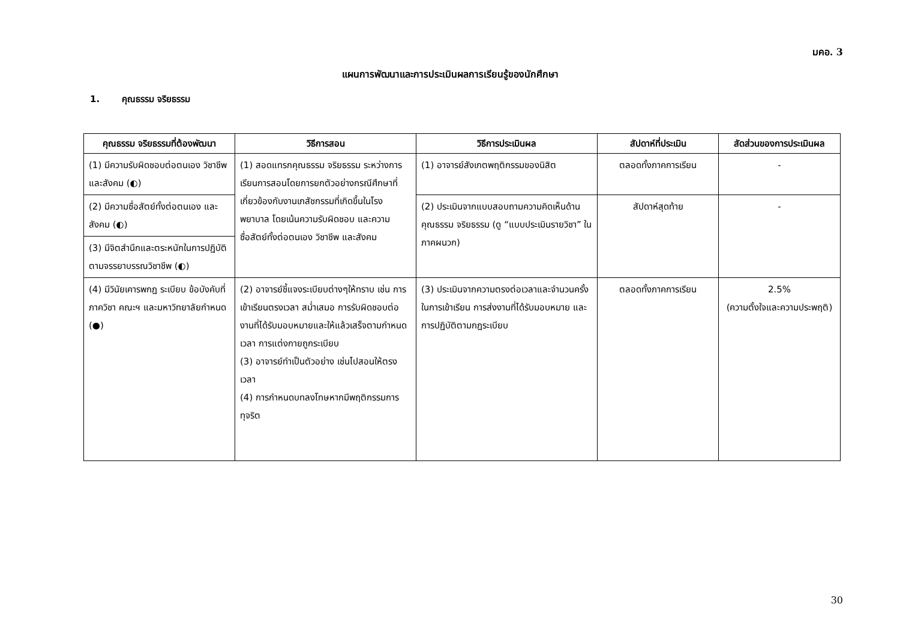มคอ. 3
แผนการพัฒนาและการประเมินผลการเรียนรู้ของนักศึกษา
1. คุณธรรม จริยธรรม
| คุณธรรม จริยธรรมที่ต้องพัฒนา | วิธีการสอน | วิธีการประเมินผล | สัปดาห์ที่ประเมิน | สัดส่วนของการประเมินผล |
| --- | --- | --- | --- | --- |
| (1) มีความรับผิดชอบต่อตนเอง วิชาชีพ และสังคม (◐) | (1) สอดแทรกคุณธรรม จริยธรรม ระหว่างการเรียนการสอนโดยการยกตัวอย่างกรณีศึกษาที่เกี่ยวข้องกับงานเภสัชกรรมที่เกิดขึ้นในโรงพยาบาล โดยเน้นความรับผิดชอบ และความซื่อสัตย์ทั้งต่อตนเอง วิชาชีพ และสังคม | (1) อาจารย์สังเกตพฤติกรรมของนิสิต | ตลอดทั้งภาคการเรียน | - |
| (2) มีความซื่อสัตย์ทั้งต่อตนเอง และสังคม (◐) | | (2) ประเมินจากแบบสอบถามความคิดเห็นด้านคุณธรรม จริยธรรม (ดู “แบบประเมินรายวิชา” ในภาคผนวก) | สัปดาห์สุดท้าย | - |
| (3) มีจิตสำนึกและตระหนักในการปฏิบัติตามจรรยาบรรณวิชาชีพ (◐) | | | | |
| (4) มีวินัยเคารพกฎ ระเบียบ ข้อบังคับที่ภาควิชา คณะฯ และมหาวิทยาลัยกำหนด (●) | (2) อาจารย์ชี้แจงระเบียบต่างๆให้ทราบ เช่น การเข้าเรียนตรงเวลา สม่ำเสมอ การรับผิดชอบต่องานที่ได้รับมอบหมายและให้แล้วเสร็จตามกำหนดเวลา การแต่งกายถูกระเบียบ (3) อาจารย์ทำเป็นตัวอย่าง เช่นไปสอนให้ตรงเวลา (4) การกำหนดบทลงโทษหากมีพฤติกรรมการทุจริต | (3) ประเมินจากความตรงต่อเวลาและจำนวนครั้งในการเข้าเรียน การส่งงานที่ได้รับมอบหมาย และการปฏิบัติตามกฎระเบียบ | ตลอดทั้งภาคการเรียน | 2.5% (ความตั้งใจและความประพฤติ) |
30